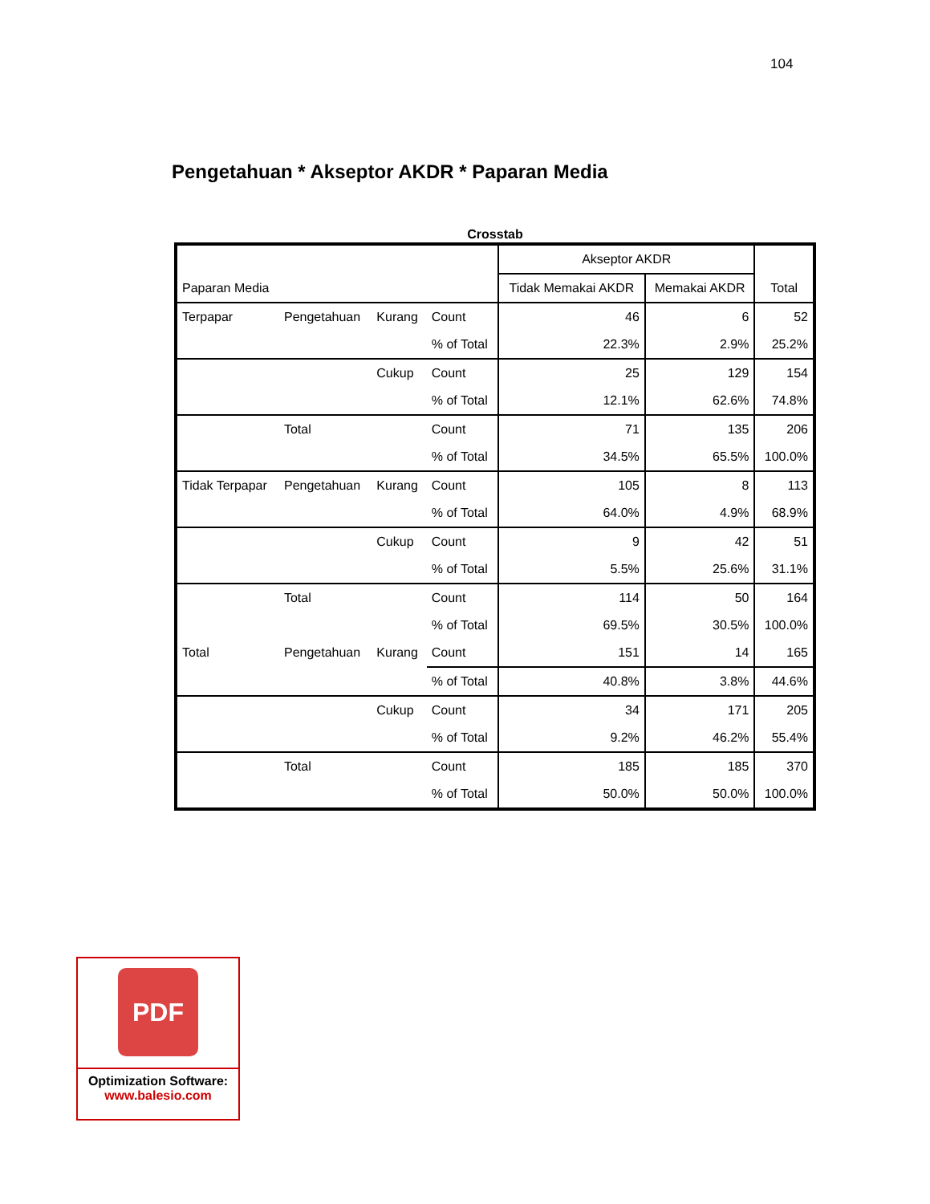104
Pengetahuan * Akseptor AKDR * Paparan Media
Crosstab
| Paparan Media | | | | Akseptor AKDR | | Total |
| --- | --- | --- | --- | --- | --- | --- |
| | | | | Tidak Memakai AKDR | Memakai AKDR | |
| Terpapar | Pengetahuan | Kurang | Count | 46 | 6 | 52 |
| | | | % of Total | 22.3% | 2.9% | 25.2% |
| | | Cukup | Count | 25 | 129 | 154 |
| | | | % of Total | 12.1% | 62.6% | 74.8% |
| | Total | | Count | 71 | 135 | 206 |
| | | | % of Total | 34.5% | 65.5% | 100.0% |
| Tidak Terpapar | Pengetahuan | Kurang | Count | 105 | 8 | 113 |
| | | | % of Total | 64.0% | 4.9% | 68.9% |
| | | Cukup | Count | 9 | 42 | 51 |
| | | | % of Total | 5.5% | 25.6% | 31.1% |
| | Total | | Count | 114 | 50 | 164 |
| | | | % of Total | 69.5% | 30.5% | 100.0% |
| Total | Pengetahuan | Kurang | Count | 151 | 14 | 165 |
| | | | % of Total | 40.8% | 3.8% | 44.6% |
| | | Cukup | Count | 34 | 171 | 205 |
| | | | % of Total | 9.2% | 46.2% | 55.4% |
| | Total | | Count | 185 | 185 | 370 |
| | | | % of Total | 50.0% | 50.0% | 100.0% |
PDF
Optimization Software:
www.balesio.com